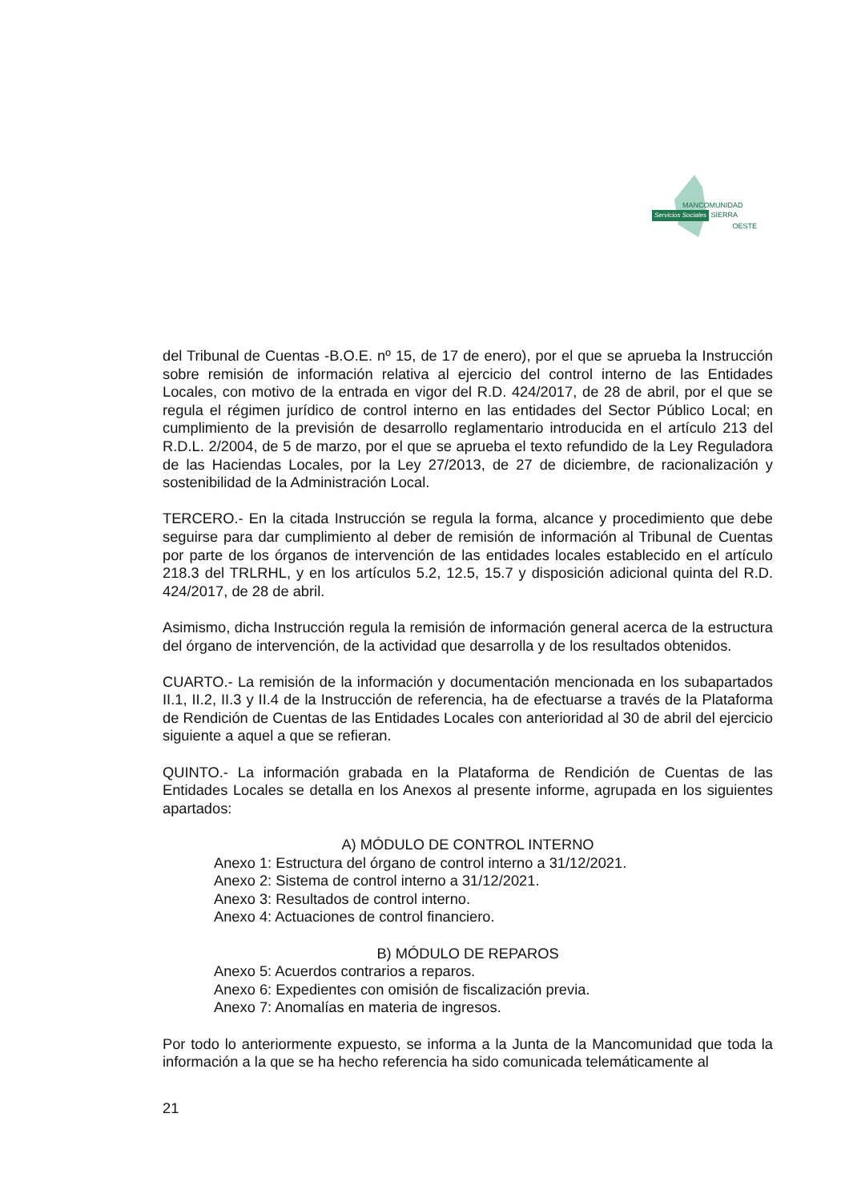MANCOMUNIDAD
Servicios Sociales SIERRA
OESTE
del Tribunal de Cuentas -B.O.E. nº 15, de 17 de enero), por el que se aprueba la Instrucción sobre remisión de información relativa al ejercicio del control interno de las Entidades Locales, con motivo de la entrada en vigor del R.D. 424/2017, de 28 de abril, por el que se regula el régimen jurídico de control interno en las entidades del Sector Público Local; en cumplimiento de la previsión de desarrollo reglamentario introducida en el artículo 213 del R.D.L. 2/2004, de 5 de marzo, por el que se aprueba el texto refundido de la Ley Reguladora de las Haciendas Locales, por la Ley 27/2013, de 27 de diciembre, de racionalización y sostenibilidad de la Administración Local.
TERCERO.- En la citada Instrucción se regula la forma, alcance y procedimiento que debe seguirse para dar cumplimiento al deber de remisión de información al Tribunal de Cuentas por parte de los órganos de intervención de las entidades locales establecido en el artículo 218.3 del TRLRHL, y en los artículos 5.2, 12.5, 15.7 y disposición adicional quinta del R.D. 424/2017, de 28 de abril.
Asimismo, dicha Instrucción regula la remisión de información general acerca de la estructura del órgano de intervención, de la actividad que desarrolla y de los resultados obtenidos.
CUARTO.- La remisión de la información y documentación mencionada en los subapartados II.1, II.2, II.3 y II.4 de la Instrucción de referencia, ha de efectuarse a través de la Plataforma de Rendición de Cuentas de las Entidades Locales con anterioridad al 30 de abril del ejercicio siguiente a aquel a que se refieran.
QUINTO.- La información grabada en la Plataforma de Rendición de Cuentas de las Entidades Locales se detalla en los Anexos al presente informe, agrupada en los siguientes apartados:
A) MÓDULO DE CONTROL INTERNO
Anexo 1: Estructura del órgano de control interno a 31/12/2021.
Anexo 2: Sistema de control interno a 31/12/2021.
Anexo 3: Resultados de control interno.
Anexo 4: Actuaciones de control financiero.
B) MÓDULO DE REPAROS
Anexo 5: Acuerdos contrarios a reparos.
Anexo 6: Expedientes con omisión de fiscalización previa.
Anexo 7: Anomalías en materia de ingresos.
Por todo lo anteriormente expuesto, se informa a la Junta de la Mancomunidad que toda la información a la que se ha hecho referencia ha sido comunicada telemáticamente al
21